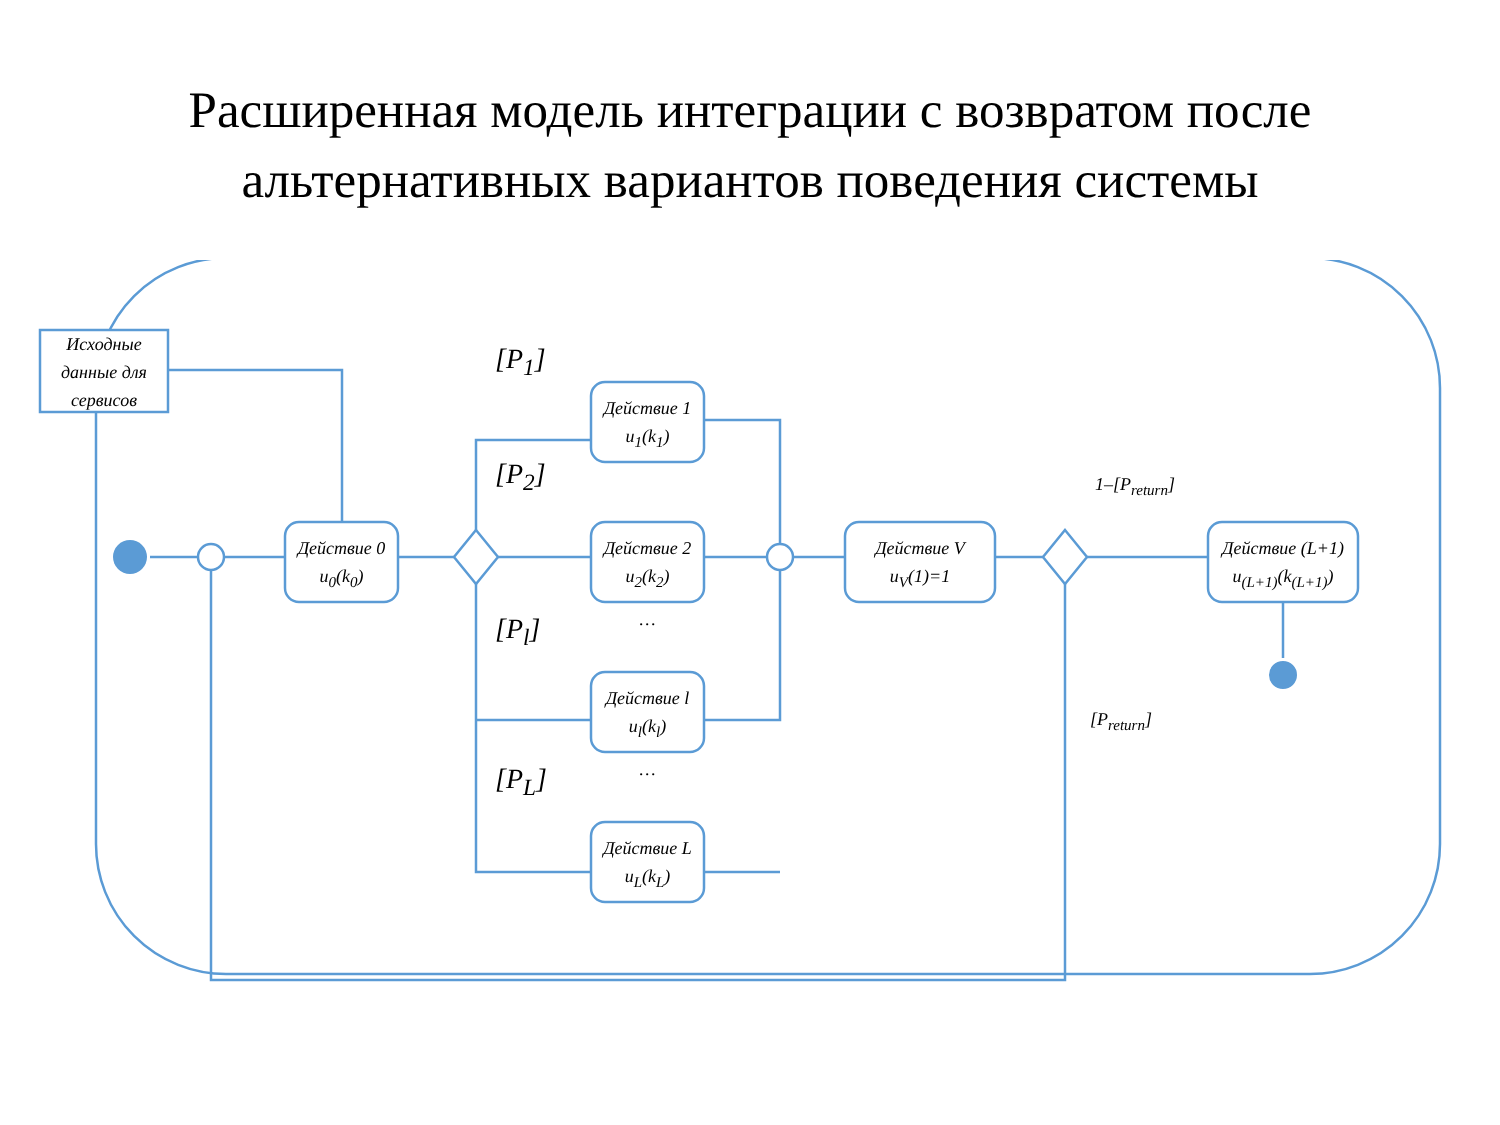Расширенная модель интеграции с возвратом после
альтернативных вариантов поведения системы
Исходные данные для сервисов
Действие 0
u<sub>0</sub>(k<sub>0</sub>)
Действие 1
u<sub>1</sub>(k<sub>1</sub>)
Действие 2
u<sub>2</sub>(k<sub>2</sub>)
…
Действие l
u<sub>l</sub>(k<sub>l</sub>)
…
Действие L
u<sub>L</sub>(k<sub>L</sub>)
Действие V
u<sub>V</sub>(1)=1
Действие (L+1)
u<sub>(L+1)</sub>(k<sub>(L+1)</sub>)
[P<sub>1</sub>]
[P<sub>2</sub>]
[P<sub>l</sub>]
[P<sub>L</sub>]
1–[P<sub>return</sub>]
[P<sub>return</sub>]